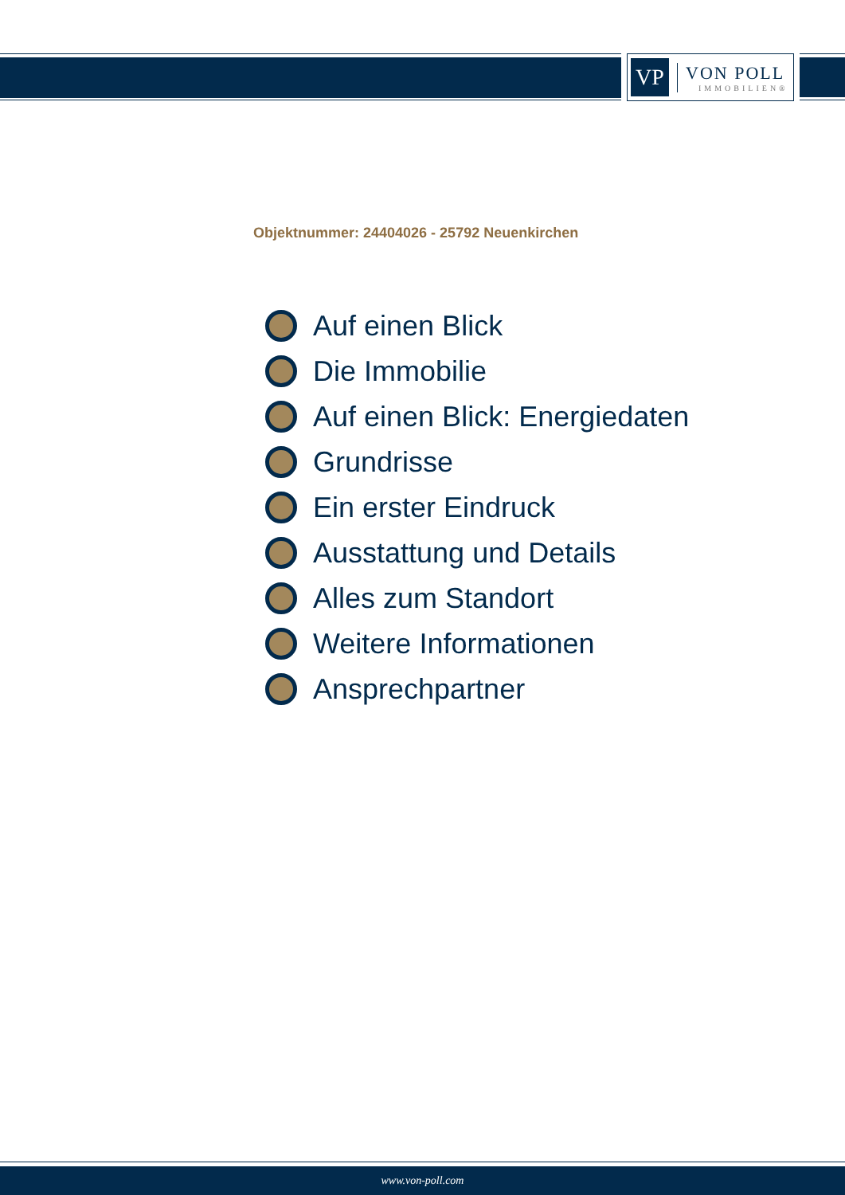VP
VON POLL
IMMOBILIEN®
Objektnummer: 24404026 - 25792 Neuenkirchen
Auf einen Blick
Die Immobilie
Auf einen Blick: Energiedaten
Grundrisse
Ein erster Eindruck
Ausstattung und Details
Alles zum Standort
Weitere Informationen
Ansprechpartner
www.von-poll.com